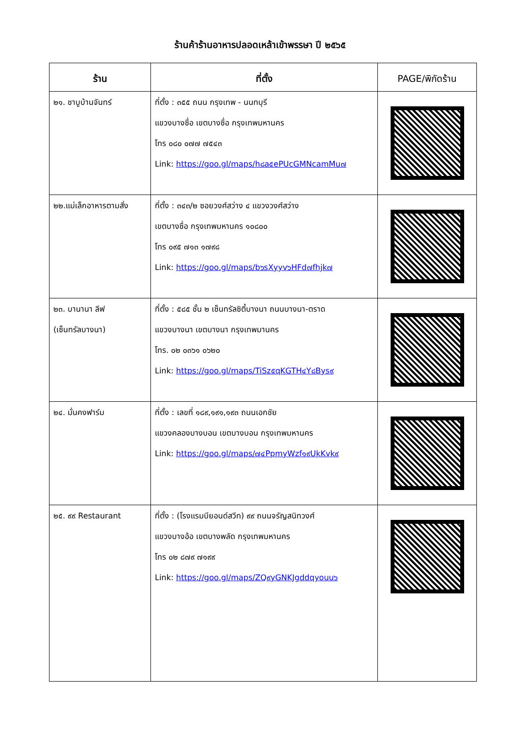ร้านค้าร้านอาหารปลอดเหล้าเข้าพรรษา ปี ๒๕๖๕
| ร้าน | ที่ตั้ง | PAGE/พิกัดร้าน |
| --- | --- | --- |
| ๒๑. ชาบูบ้านจันทร์ | ที่ตั้ง : ๓๕๕ ถนน กรุงเทพ - นนทบุรี แขวงบางซื่อ เขตบางซื่อ กรุงเทพมหานคร โทร ๐๘๐ ๐๗๗ ๗๕๔๓ Link: https://goo.gl/maps/h๘a๕ePUcGMNcamMu๗ | |
| ๒๒.แม่เล็กอาหารตามสั่ง | ที่ตั้ง : ๓๔๓/๒ ซอยวงศ์สว่าง ๔ แขวงวงศ์สว่าง เขตบางซื่อ กรุงเทพมหานคร ๑๐๘๐๐ โทร ๐๙๕ ๗๑๓ ๑๗๙๘ Link: https://goo.gl/maps/b๖sXyyv๖HFd๗fhjk๗ | |
| ๒๓. บานานา ลีฟ (เซ็นทรัลบางนา) | ที่ตั้ง : ๕๘๕ ชั้น ๒ เซ็นทรัลซิตี้บางนา ถนนบางนา-ตราด แขวงบางนา เขตบางนา กรุงเทพมานคร โทร. ๐๒ ๐๓๖๑ ๐๖๒๐ Link: https://goo.gl/maps/TiSz๕qKGTH๔Y๘Bys๙ | |
| ๒๔. มั่นคงฟาร์ม | ที่ตั้ง : เลขที่ ๑๘๙,๑๙๑,๑๙๓ ถนนเอกชัย แขวงคลองบางบอน เขตบางบอน กรุงเทพมหานคร Link: https://goo.gl/maps/๗๔PpmyWzf๑๙UkKvk๙ | |
| ๒๕. ๙๙ Restaurant | ที่ตั้ง : (โรงแรมบียอนด์สวีท) ๙๙ ถนนจรัญสนิทวงศ์ แขวงบางอ้อ เขตบางพลัด กรุงเทพมหานคร โทร ๐๒ ๘๗๙ ๗๑๙๙ Link: https://goo.gl/maps/ZQ๙yGNKJgddqyouu๖ | |